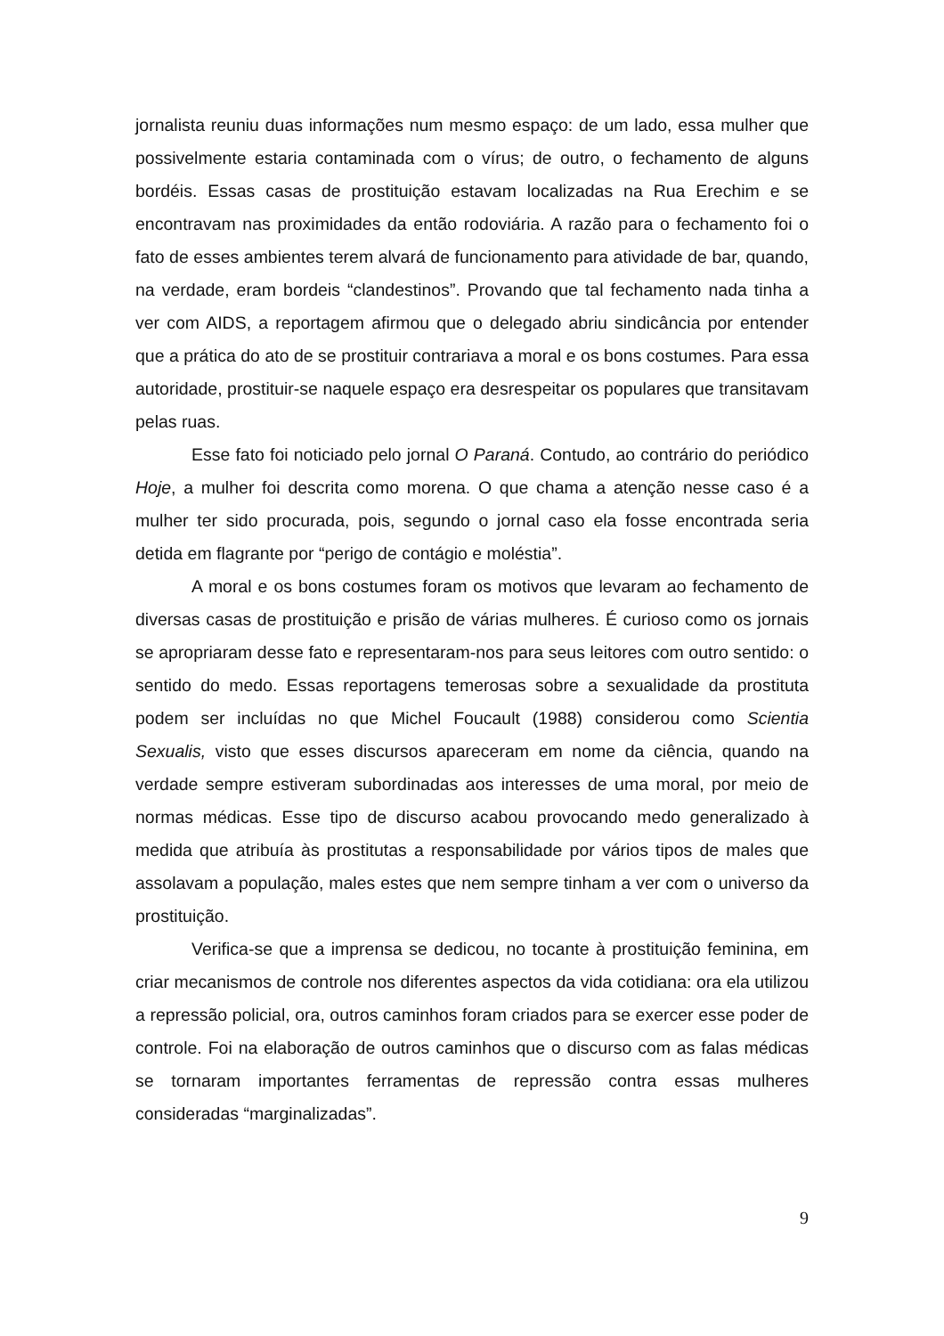jornalista reuniu duas informações num mesmo espaço: de um lado, essa mulher que possivelmente estaria contaminada com o vírus; de outro, o fechamento de alguns bordéis. Essas casas de prostituição estavam localizadas na Rua Erechim e se encontravam nas proximidades da então rodoviária. A razão para o fechamento foi o fato de esses ambientes terem alvará de funcionamento para atividade de bar, quando, na verdade, eram bordeis “clandestinos”. Provando que tal fechamento nada tinha a ver com AIDS, a reportagem afirmou que o delegado abriu sindicância por entender que a prática do ato de se prostituir contrariava a moral e os bons costumes. Para essa autoridade, prostituir-se naquele espaço era desrespeitar os populares que transitavam pelas ruas.
Esse fato foi noticiado pelo jornal O Paraná. Contudo, ao contrário do periódico Hoje, a mulher foi descrita como morena. O que chama a atenção nesse caso é a mulher ter sido procurada, pois, segundo o jornal caso ela fosse encontrada seria detida em flagrante por “perigo de contágio e moléstia”.
A moral e os bons costumes foram os motivos que levaram ao fechamento de diversas casas de prostituição e prisão de várias mulheres. É curioso como os jornais se apropriaram desse fato e representaram-nos para seus leitores com outro sentido: o sentido do medo. Essas reportagens temerosas sobre a sexualidade da prostituta podem ser incluídas no que Michel Foucault (1988) considerou como Scientia Sexualis, visto que esses discursos apareceram em nome da ciência, quando na verdade sempre estiveram subordinadas aos interesses de uma moral, por meio de normas médicas. Esse tipo de discurso acabou provocando medo generalizado à medida que atribuía às prostitutas a responsabilidade por vários tipos de males que assolavam a população, males estes que nem sempre tinham a ver com o universo da prostituição.
Verifica-se que a imprensa se dedicou, no tocante à prostituição feminina, em criar mecanismos de controle nos diferentes aspectos da vida cotidiana: ora ela utilizou a repressão policial, ora, outros caminhos foram criados para se exercer esse poder de controle. Foi na elaboração de outros caminhos que o discurso com as falas médicas se tornaram importantes ferramentas de repressão contra essas mulheres consideradas “marginalizadas”.
9